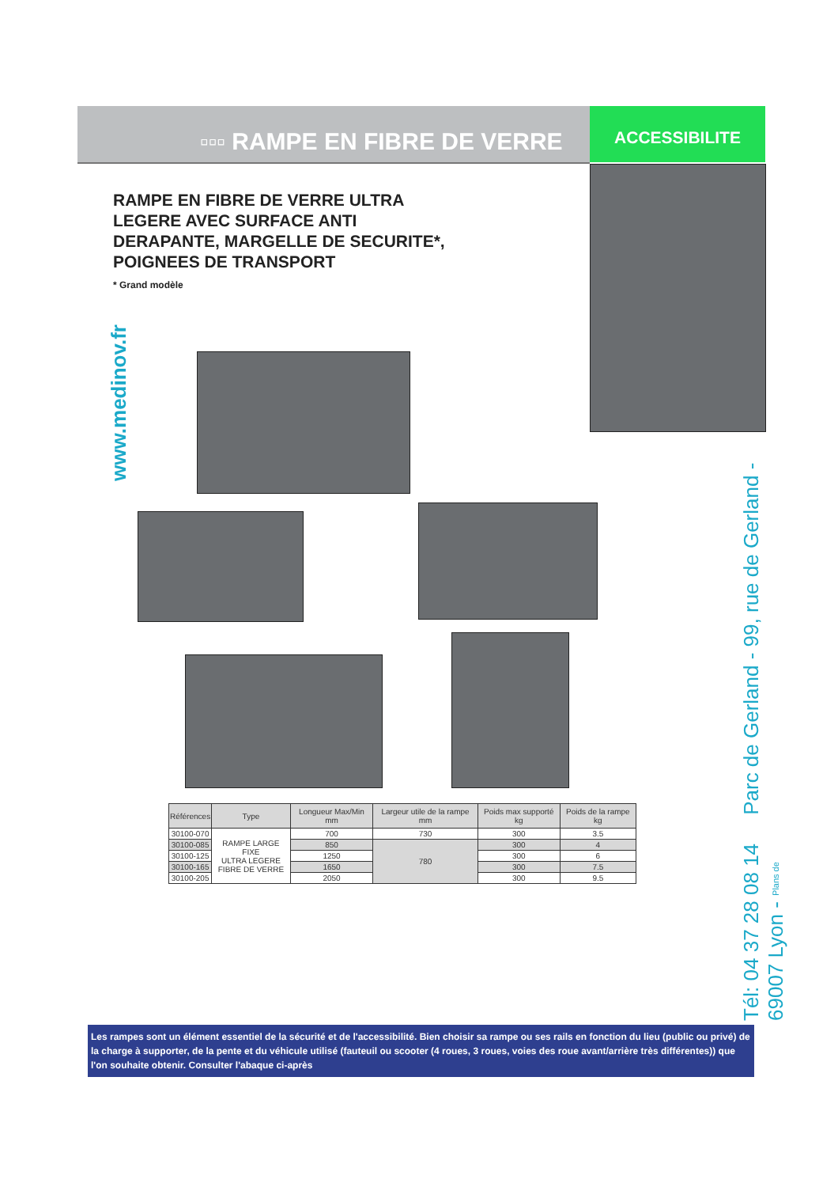▫▫▫ RAMPE EN FIBRE DE VERRE ACCESSIBILITE
RAMPE EN FIBRE DE VERRE ULTRA
LEGERE AVEC SURFACE ANTI
DERAPANTE, MARGELLE DE SECURITE*,
POIGNEES DE TRANSPORT
* Grand modèle
www.medinov.fr
| Références | Type | Longueur Max/Min mm | Largeur utile de la rampe mm | Poids max supporté kg | Poids de la rampe kg |
| --- | --- | --- | --- | --- | --- |
| 30100-070 | RAMPE LARGE FIXE ULTRA LEGERE FIBRE DE VERRE | 700 | 730 | 300 | 3.5 |
| 30100-085 | | 850 | 780 | 300 | 4 |
| 30100-125 | | 1250 | | 300 | 6 |
| 30100-165 | | 1650 | | 300 | 7.5 |
| 30100-205 | | 2050 | | 300 | 9.5 |
Tél: 04 37 28 08 14 Parc de Gerland - 99, rue de Gerland - 69007 Lyon - Plans de
Les rampes sont un élément essentiel de la sécurité et de l'accessibilité. Bien choisir sa rampe ou ses rails en fonction du lieu (public ou privé) de la charge à supporter, de la pente et du véhicule utilisé (fauteuil ou scooter (4 roues, 3 roues, voies des roue avant/arrière très différentes)) que l'on souhaite obtenir. Consulter l'abaque ci-après